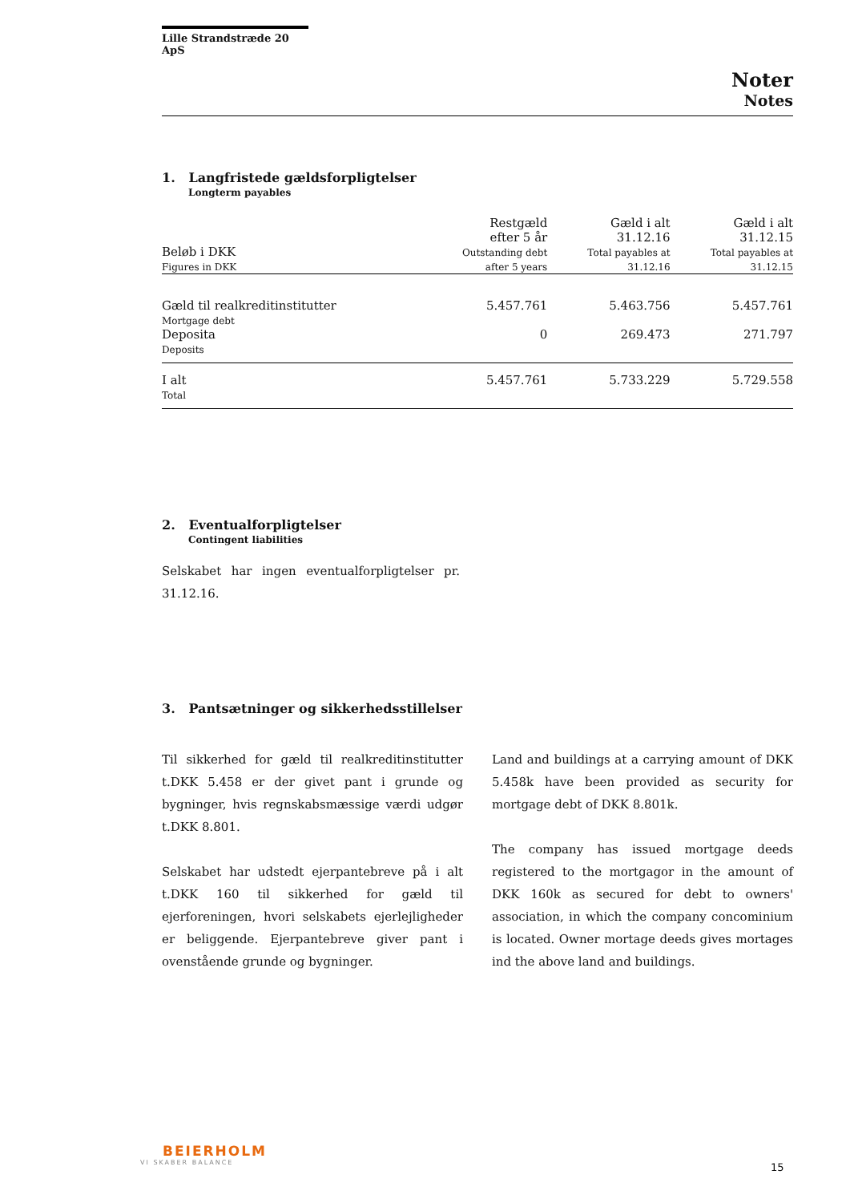Lille Strandstræde 20 ApS
Noter
Notes
1. Langfristede gældsforpligtelser
Longterm payables
| Beløb i DKK Figures in DKK | Restgæld efter 5 år Outstanding debt after 5 years | Gæld i alt 31.12.16 Total payables at 31.12.16 | Gæld i alt 31.12.15 Total payables at 31.12.15 |
| --- | --- | --- | --- |
| Gæld til realkreditinstitutter Mortgage debt | 5.457.761 | 5.463.756 | 5.457.761 |
| Deposita Deposits | 0 | 269.473 | 271.797 |
| I alt Total | 5.457.761 | 5.733.229 | 5.729.558 |
2. Eventualforpligtelser
Contingent liabilities
Selskabet har ingen eventualforpligtelser pr. 31.12.16.
3. Pantsætninger og sikkerhedsstillelser
Til sikkerhed for gæld til realkreditinstitutter t.DKK 5.458 er der givet pant i grunde og bygninger, hvis regnskabsmæssige værdi udgør t.DKK 8.801.
Selskabet har udstedt ejerpantebreve på i alt t.DKK 160 til sikkerhed for gæld til ejerforeningen, hvori selskabets ejerlejligheder er beliggende. Ejerpantebreve giver pant i ovenstående grunde og bygninger.
Land and buildings at a carrying amount of DKK 5.458k have been provided as security for mortgage debt of DKK 8.801k.
The company has issued mortgage deeds registered to the mortgagor in the amount of DKK 160k as secured for debt to owners' association, in which the company concominium is located. Owner mortage deeds gives mortages ind the above land and buildings.
BEIERHOLM
VI SKABER BALANCE
15